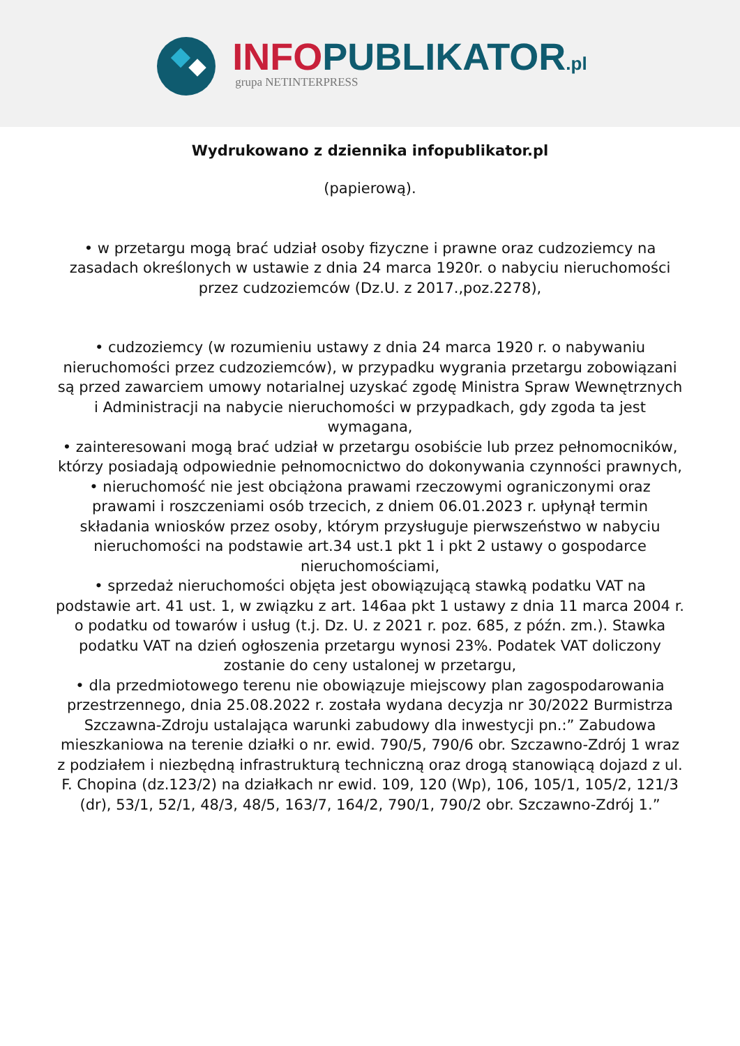INFO PUBLIKATOR.pl
grupa NETINTERPRESS
Wydrukowano z dziennika infopublikator.pl
(papierową).
• w przetargu mogą brać udział osoby fizyczne i prawne oraz cudzoziemcy na zasadach określonych w ustawie z dnia 24 marca 1920r. o nabyciu nieruchomości przez cudzoziemców (Dz.U. z 2017.,poz.2278),
• cudzoziemcy (w rozumieniu ustawy z dnia 24 marca 1920 r. o nabywaniu nieruchomości przez cudzoziemców), w przypadku wygrania przetargu zobowiązani są przed zawarciem umowy notarialnej uzyskać zgodę Ministra Spraw Wewnętrznych i Administracji na nabycie nieruchomości w przypadkach, gdy zgoda ta jest wymagana,
• zainteresowani mogą brać udział w przetargu osobiście lub przez pełnomocników, którzy posiadają odpowiednie pełnomocnictwo do dokonywania czynności prawnych,
• nieruchomość nie jest obciążona prawami rzeczowymi ograniczonymi oraz prawami i roszczeniami osób trzecich, z dniem 06.01.2023 r. upłynął termin składania wniosków przez osoby, którym przysługuje pierwszeństwo w nabyciu nieruchomości na podstawie art.34 ust.1 pkt 1 i pkt 2 ustawy o gospodarce nieruchomościami,
• sprzedaż nieruchomości objęta jest obowiązującą stawką podatku VAT na podstawie art. 41 ust. 1, w związku z art. 146aa pkt 1 ustawy z dnia 11 marca 2004 r. o podatku od towarów i usług (t.j. Dz. U. z 2021 r. poz. 685, z późn. zm.). Stawka podatku VAT na dzień ogłoszenia przetargu wynosi 23%. Podatek VAT doliczony zostanie do ceny ustalonej w przetargu,
• dla przedmiotowego terenu nie obowiązuje miejscowy plan zagospodarowania przestrzennego, dnia 25.08.2022 r. została wydana decyzja nr 30/2022 Burmistrza Szczawna-Zdroju ustalająca warunki zabudowy dla inwestycji pn.:” Zabudowa mieszkaniowa na terenie działki o nr. ewid. 790/5, 790/6 obr. Szczawno-Zdrój 1 wraz z podziałem i niezbędną infrastrukturą techniczną oraz drogą stanowiącą dojazd z ul. F. Chopina (dz.123/2) na działkach nr ewid. 109, 120 (Wp), 106, 105/1, 105/2, 121/3 (dr), 53/1, 52/1, 48/3, 48/5, 163/7, 164/2, 790/1, 790/2 obr. Szczawno-Zdrój 1.”